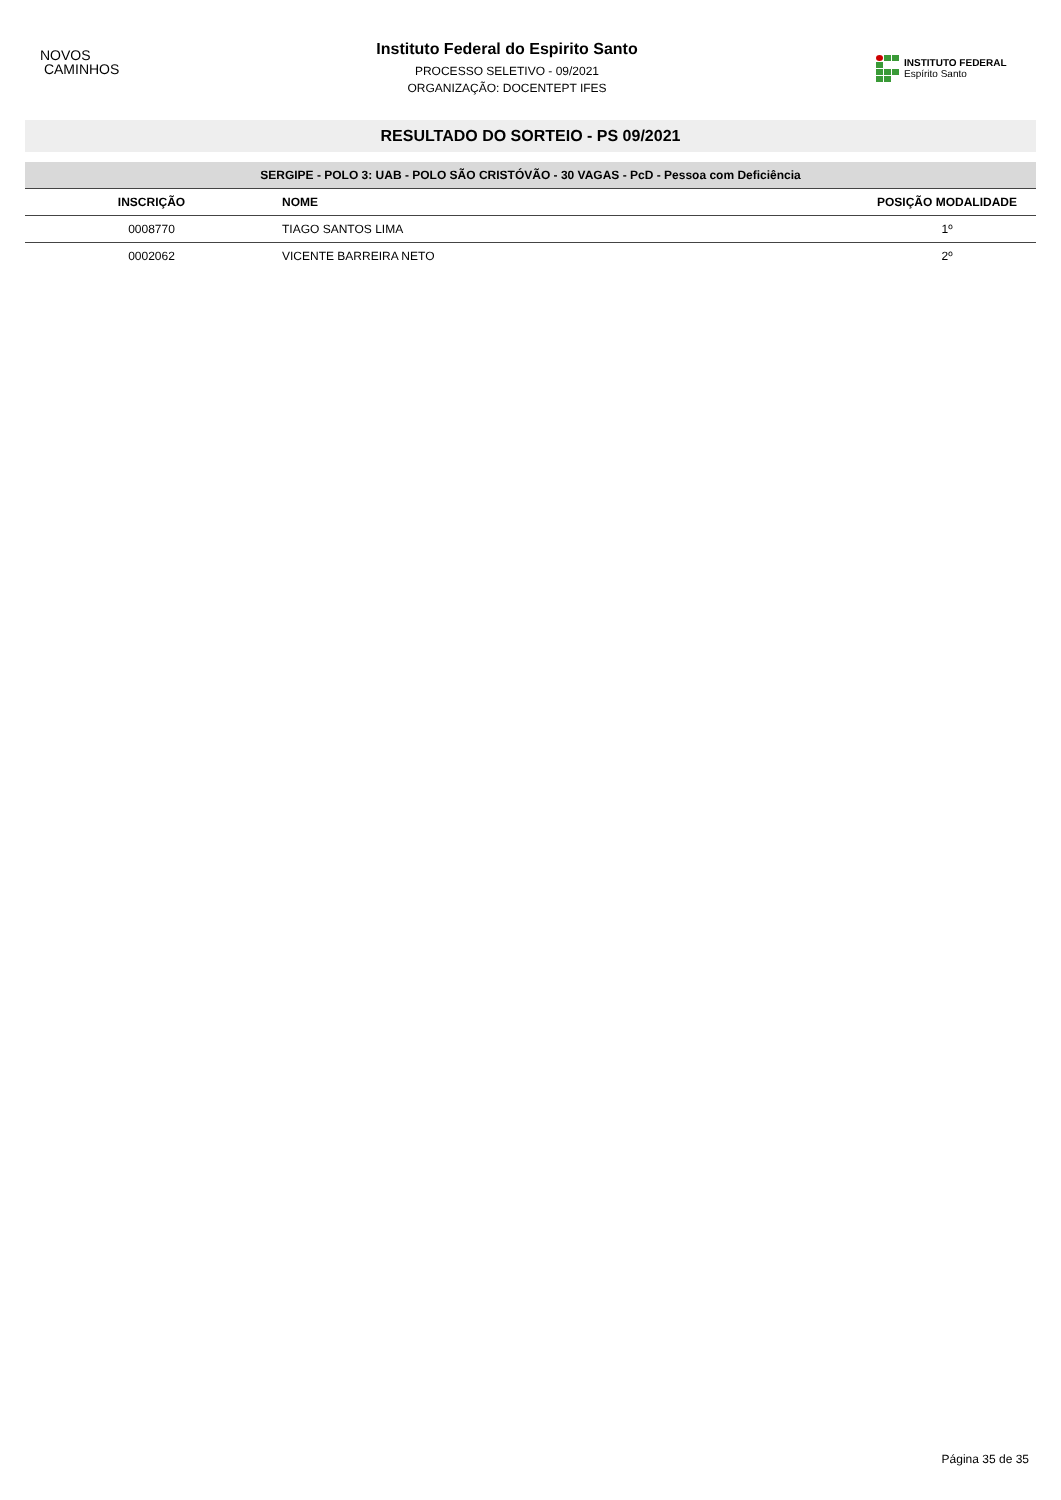NOVOS
CAMINHOS
Instituto Federal do Espirito Santo
PROCESSO SELETIVO - 09/2021
ORGANIZAÇÃO: DOCENTEPT IFES
INSTITUTO FEDERAL
Espírito Santo
RESULTADO DO SORTEIO - PS 09/2021
| SERGIPE - POLO 3: UAB - POLO SÃO CRISTÓVÃO - 30 VAGAS - PcD - Pessoa com Deficiência | | |
| --- | --- | --- |
| INSCRIÇÃO | NOME | POSIÇÃO MODALIDADE |
| 0008770 | TIAGO SANTOS LIMA | 1º |
| 0002062 | VICENTE BARREIRA NETO | 2º |
Página 35 de 35